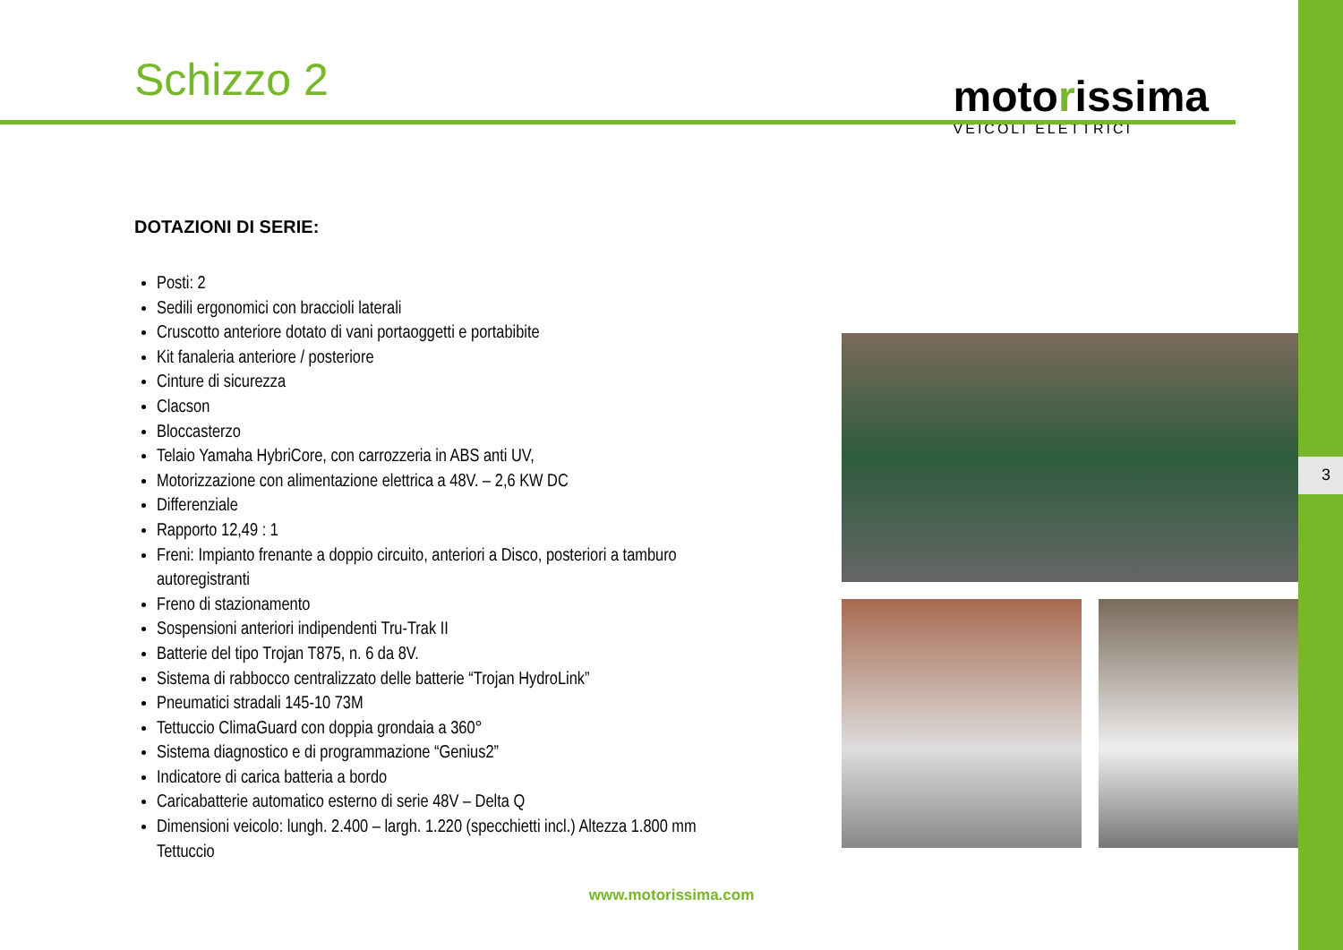Schizzo 2
motorissima
VEICOLI ELETTRICI
DOTAZIONI DI SERIE:
Posti: 2
Sedili ergonomici con braccioli laterali
Cruscotto anteriore dotato di vani portaoggetti e portabibite
Kit fanaleria anteriore / posteriore
Cinture di sicurezza
Clacson
Bloccasterzo
Telaio Yamaha HybriCore, con carrozzeria in ABS anti UV,
Motorizzazione con alimentazione elettrica a 48V. – 2,6 KW DC
Differenziale
Rapporto 12,49 : 1
Freni: Impianto frenante a doppio circuito, anteriori a Disco, posteriori a tamburo autoregistranti
Freno di stazionamento
Sospensioni anteriori indipendenti Tru-Trak II
Batterie del tipo Trojan T875, n. 6 da 8V.
Sistema di rabbocco centralizzato delle batterie “Trojan HydroLink”
Pneumatici stradali 145-10 73M
Tettuccio ClimaGuard con doppia grondaia a 360°
Sistema diagnostico e di programmazione “Genius2”
Indicatore di carica batteria a bordo
Caricabatterie automatico esterno di serie 48V – Delta Q
Dimensioni veicolo: lungh. 2.400 – largh. 1.220 (specchietti incl.) Altezza 1.800 mm Tettuccio
3
www.motorissima.com